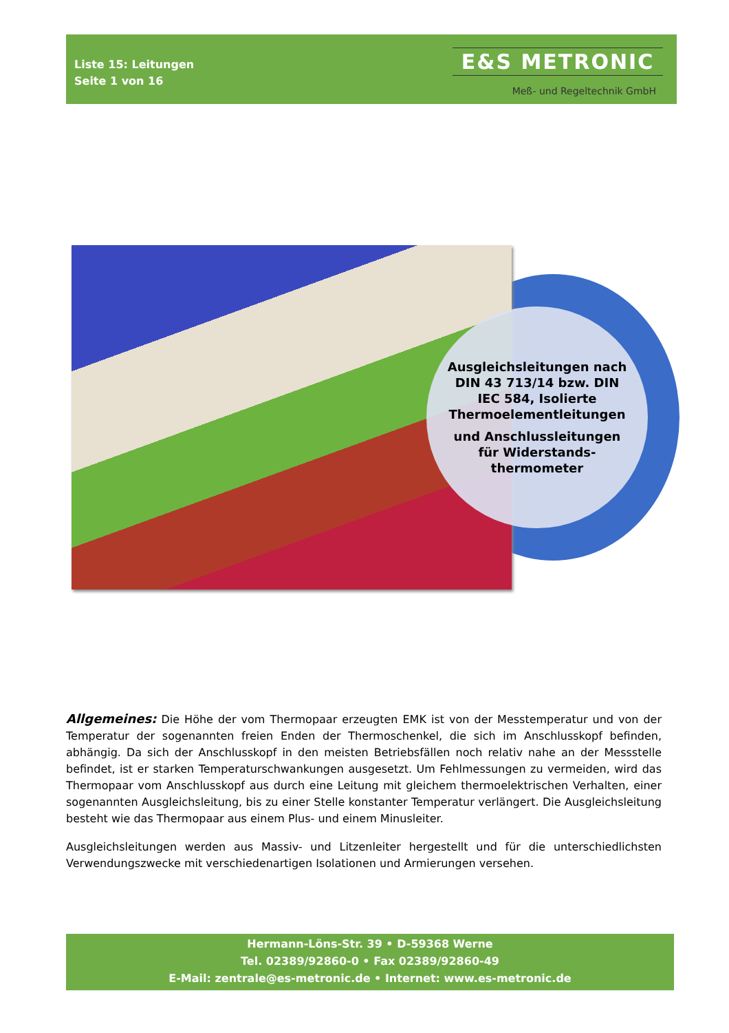Liste 15: Leitungen
Seite 1 von 16
E&S METRONIC
Meß- und Regeltechnik GmbH
Ausgleichsleitungen nach
DIN 43 713/14 bzw. DIN
IEC 584, Isolierte
Thermoelementleitungen
und Anschlussleitungen
für Widerstands-
thermometer
Allgemeines: Die Höhe der vom Thermopaar erzeugten EMK ist von der Messtemperatur und von der Temperatur der sogenannten freien Enden der Thermoschenkel, die sich im Anschlusskopf befinden, abhängig. Da sich der Anschlusskopf in den meisten Betriebsfällen noch relativ nahe an der Messstelle befindet, ist er starken Temperaturschwankungen ausgesetzt. Um Fehlmessungen zu vermeiden, wird das Thermopaar vom Anschlusskopf aus durch eine Leitung mit gleichem thermoelektrischen Verhalten, einer sogenannten Ausgleichsleitung, bis zu einer Stelle konstanter Temperatur verlängert. Die Ausgleichsleitung besteht wie das Thermopaar aus einem Plus- und einem Minusleiter.
Ausgleichsleitungen werden aus Massiv- und Litzenleiter hergestellt und für die unterschiedlichsten Verwendungszwecke mit verschiedenartigen Isolationen und Armierungen versehen.
Hermann-Löns-Str. 39 • D-59368 Werne
Tel. 02389/92860-0 • Fax 02389/92860-49
E-Mail: zentrale@es-metronic.de • Internet: www.es-metronic.de